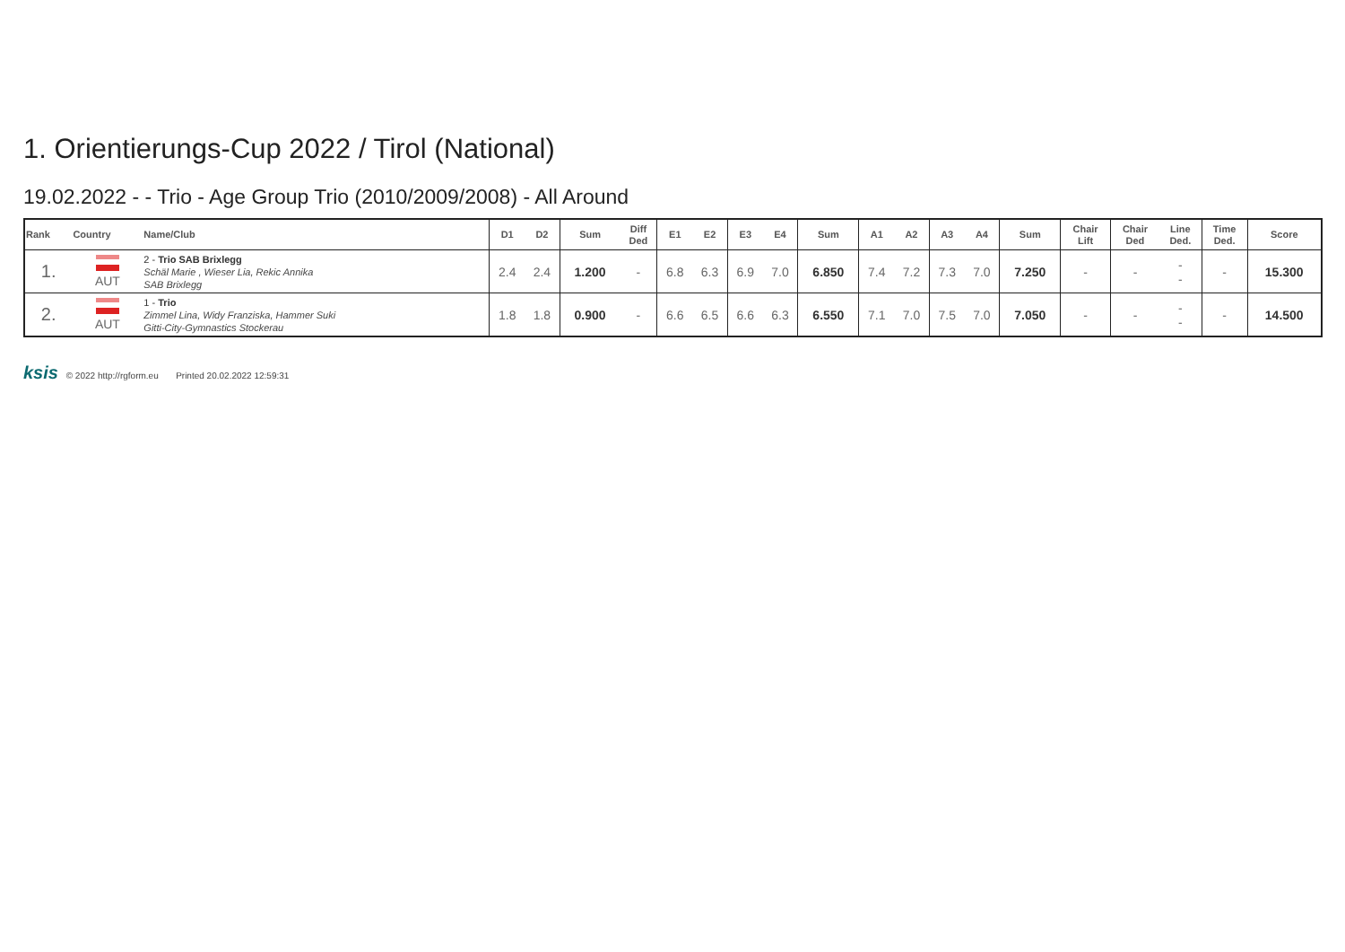1. Orientierungs-Cup 2022 / Tirol (National)
19.02.2022 - - Trio - Age Group Trio (2010/2009/2008) - All Around
| Rank | Country | Name/Club | D1 | D2 | Sum | Diff Ded | E1 | E2 | E3 | E4 | Sum | A1 | A2 | A3 | A4 | Sum | Chair Lift | Chair Ded | Line Ded. | Time Ded. | Score |
| --- | --- | --- | --- | --- | --- | --- | --- | --- | --- | --- | --- | --- | --- | --- | --- | --- | --- | --- | --- | --- | --- |
| 1. | AUT | 2 - Trio SAB Brixlegg Schäl Marie , Wieser Lia, Rekic Annika SAB Brixlegg | 2.4 | 2.4 | 1.200 | - | 6.8 | 6.3 | 6.9 | 7.0 | 6.850 | 7.4 | 7.2 | 7.3 | 7.0 | 7.250 | - | - | - - | - | 15.300 |
| 2. | AUT | 1 - Trio Zimmel Lina, Widy Franziska, Hammer Suki Gitti-City-Gymnastics Stockerau | 1.8 | 1.8 | 0.900 | - | 6.6 | 6.5 | 6.6 | 6.3 | 6.550 | 7.1 | 7.0 | 7.5 | 7.0 | 7.050 | - | - | - - | - | 14.500 |
ksis © 2022 http://rgform.eu Printed 20.02.2022 12:59:31